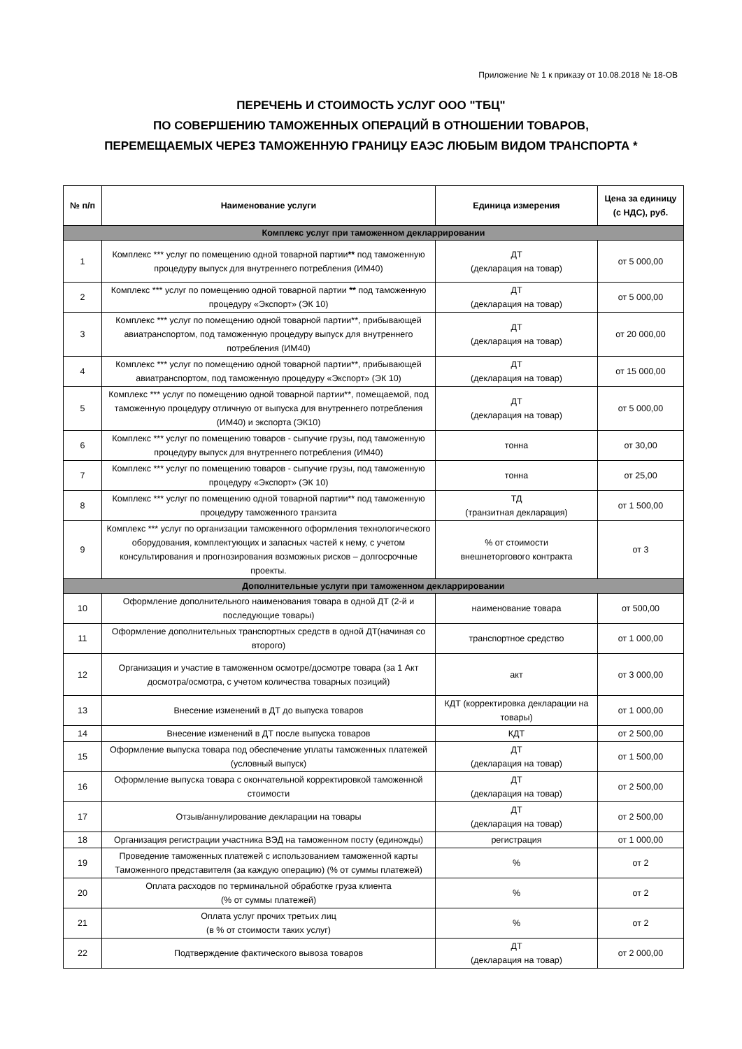Приложение № 1 к приказу от 10.08.2018 № 18-ОВ
ПЕРЕЧЕНЬ И СТОИМОСТЬ УСЛУГ ООО "ТБЦ"
ПО СОВЕРШЕНИЮ ТАМОЖЕННЫХ ОПЕРАЦИЙ В ОТНОШЕНИИ ТОВАРОВ,
ПЕРЕМЕЩАЕМЫХ ЧЕРЕЗ ТАМОЖЕННУЮ ГРАНИЦУ ЕАЭС ЛЮБЫМ ВИДОМ ТРАНСПОРТА *
| № п/п | Наименование услуги | Единица измерения | Цена за единицу (с НДС), руб. |
| --- | --- | --- | --- |
| Комплекс услуг при таможенном декларрировании | | | |
| 1 | Комплекс *** услуг по помещению одной товарной партии ** под таможенную процедуру выпуск для внутреннего потребления (ИМ40) | ДТ (декларация на товар) | от 5 000,00 |
| 2 | Комплекс *** услуг по помещению одной товарной партии ** под таможенную процедуру «Экспорт» (ЭК 10) | ДТ (декларация на товар) | от 5 000,00 |
| 3 | Комплекс *** услуг по помещению одной товарной партии**, прибывающей авиатранспортом, под таможенную процедуру выпуск для внутреннего потребления (ИМ40) | ДТ (декларация на товар) | от 20 000,00 |
| 4 | Комплекс *** услуг по помещению одной товарной партии**, прибывающей авиатранспортом, под таможенную процедуру «Экспорт» (ЭК 10) | ДТ (декларация на товар) | от 15 000,00 |
| 5 | Комплекс *** услуг по помещению одной товарной партии**, помещаемой, под таможенную процедуру отличную от выпуска для внутреннего потребления (ИМ40) и экспорта (ЭК10) | ДТ (декларация на товар) | от 5 000,00 |
| 6 | Комплекс *** услуг по помещению товаров - сыпучие грузы, под таможенную процедуру выпуск для внутреннего потребления (ИМ40) | тонна | от 30,00 |
| 7 | Комплекс *** услуг по помещению товаров - сыпучие грузы, под таможенную процедуру «Экспорт» (ЭК 10) | тонна | от 25,00 |
| 8 | Комплекс *** услуг по помещению одной товарной партии** под таможенную процедуру таможенного транзита | ТД (транзитная декларация) | от 1 500,00 |
| 9 | Комплекс *** услуг по организации таможенного оформления технологического оборудования, комплектующих и запасных частей к нему, с учетом консультирования и прогнозирования возможных рисков – долгосрочные проекты. | % от стоимости внешнеторгового контракта | от 3 |
| Дополнительные услуги при таможенном декларрировании | | | |
| 10 | Оформление дополнительного наименования товара в одной ДТ (2-й и последующие товары) | наименование товара | от 500,00 |
| 11 | Оформление дополнительных транспортных средств в одной ДТ(начиная со второго) | транспортное средство | от 1 000,00 |
| 12 | Организация и участие в таможенном осмотре/досмотре товара (за 1 Акт досмотра/осмотра, с учетом количества товарных позиций) | акт | от 3 000,00 |
| 13 | Внесение изменений в ДТ до выпуска товаров | КДТ (корректировка декларации на товары) | от 1 000,00 |
| 14 | Внесение изменений в ДТ после выпуска товаров | КДТ | от 2 500,00 |
| 15 | Оформление выпуска товара под обеспечение уплаты таможенных платежей (условный выпуск) | ДТ (декларация на товар) | от 1 500,00 |
| 16 | Оформление выпуска товара с окончательной корректировкой таможенной стоимости | ДТ (декларация на товар) | от 2 500,00 |
| 17 | Отзыв/аннулирование декларации на товары | ДТ (декларация на товар) | от 2 500,00 |
| 18 | Организация регистрации участника ВЭД на таможенном посту (единожды) | регистрация | от 1 000,00 |
| 19 | Проведение таможенных платежей с использованием таможенной карты Таможенного представителя (за каждую операцию) (% от суммы платежей) | % | от 2 |
| 20 | Оплата расходов по терминальной обработке груза клиента (% от суммы платежей) | % | от 2 |
| 21 | Оплата услуг прочих третьих лиц (в % от стоимости таких услуг) | % | от 2 |
| 22 | Подтверждение фактического вывоза товаров | ДТ (декларация на товар) | от 2 000,00 |